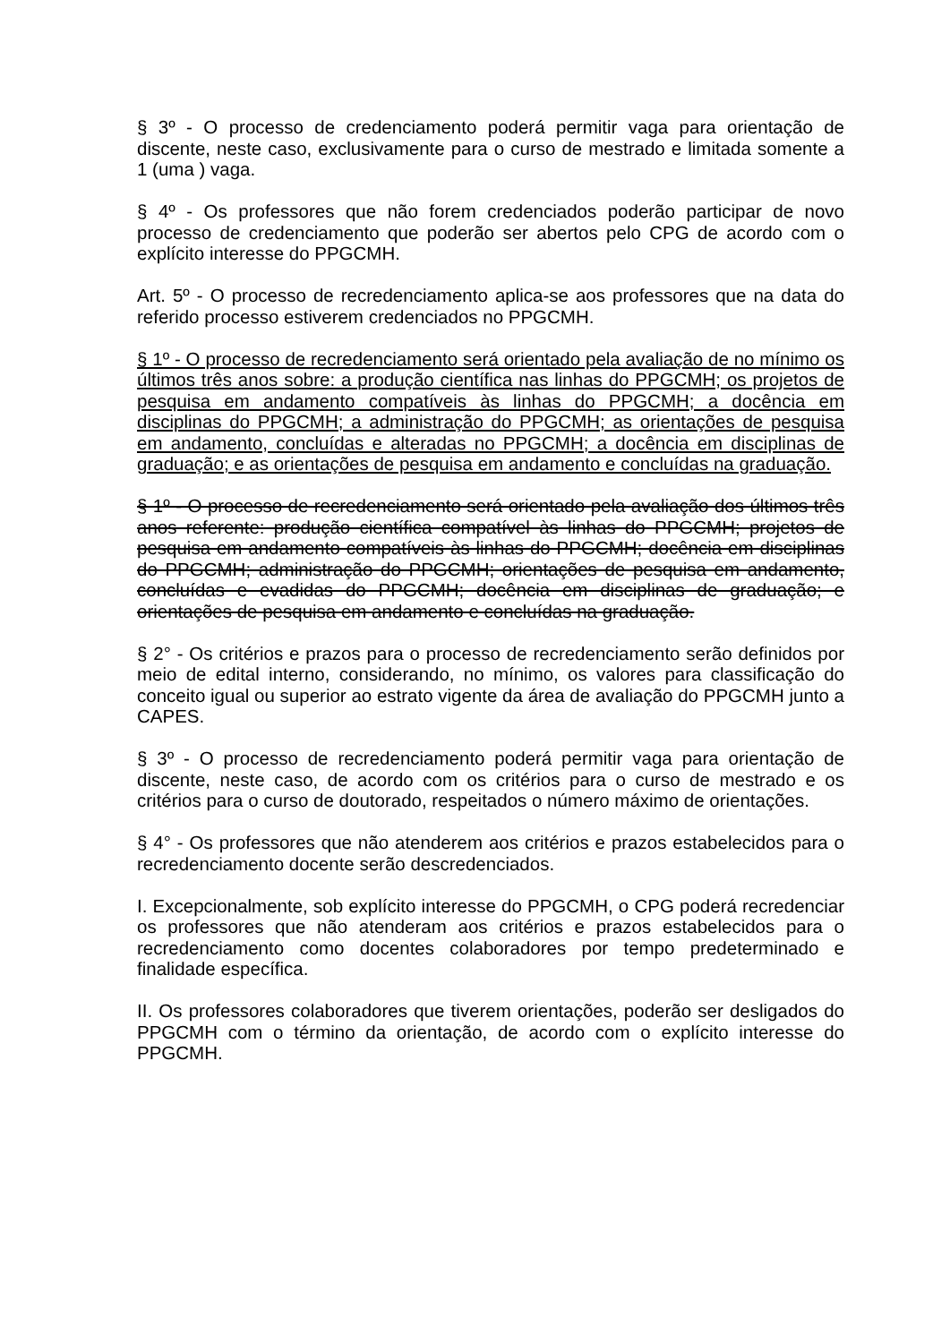§ 3º - O processo de credenciamento poderá permitir vaga para orientação de discente, neste caso, exclusivamente para o curso de mestrado e limitada somente a 1 (uma ) vaga.
§ 4º - Os professores que não forem credenciados poderão participar de novo processo de credenciamento que poderão ser abertos pelo CPG de acordo com o explícito interesse do PPGCMH.
Art. 5º - O processo de recredenciamento aplica-se aos professores que na data do referido processo estiverem credenciados no PPGCMH.
§ 1º - O processo de recredenciamento será orientado pela avaliação de no mínimo os últimos três anos sobre: a produção científica nas linhas do PPGCMH; os projetos de pesquisa em andamento compatíveis às linhas do PPGCMH; a docência em disciplinas do PPGCMH; a administração do PPGCMH; as orientações de pesquisa em andamento, concluídas e alteradas no PPGCMH; a docência em disciplinas de graduação; e as orientações de pesquisa em andamento e concluídas na graduação.
§ 1º - O processo de recredenciamento será orientado pela avaliação dos últimos três anos referente: produção científica compatível às linhas do PPGCMH; projetos de pesquisa em andamento compatíveis às linhas do PPGCMH; docência em disciplinas do PPGCMH; administração do PPGCMH; orientações de pesquisa em andamento, concluídas e evadidas do PPGCMH; docência em disciplinas de graduação; e orientações de pesquisa em andamento e concluídas na graduação.
§ 2° - Os critérios e prazos para o processo de recredenciamento serão definidos por meio de edital interno, considerando, no mínimo, os valores para classificação do conceito igual ou superior ao estrato vigente da área de avaliação do PPGCMH junto a CAPES.
§ 3º - O processo de recredenciamento poderá permitir vaga para orientação de discente, neste caso, de acordo com os critérios para o curso de mestrado e os critérios para o curso de doutorado, respeitados o número máximo de orientações.
§ 4° - Os professores que não atenderem aos critérios e prazos estabelecidos para o recredenciamento docente serão descredenciados.
I. Excepcionalmente, sob explícito interesse do PPGCMH, o CPG poderá recredenciar os professores que não atenderam aos critérios e prazos estabelecidos para o recredenciamento como docentes colaboradores por tempo predeterminado e finalidade específica.
II. Os professores colaboradores que tiverem orientações, poderão ser desligados do PPGCMH com o término da orientação, de acordo com o explícito interesse do PPGCMH.